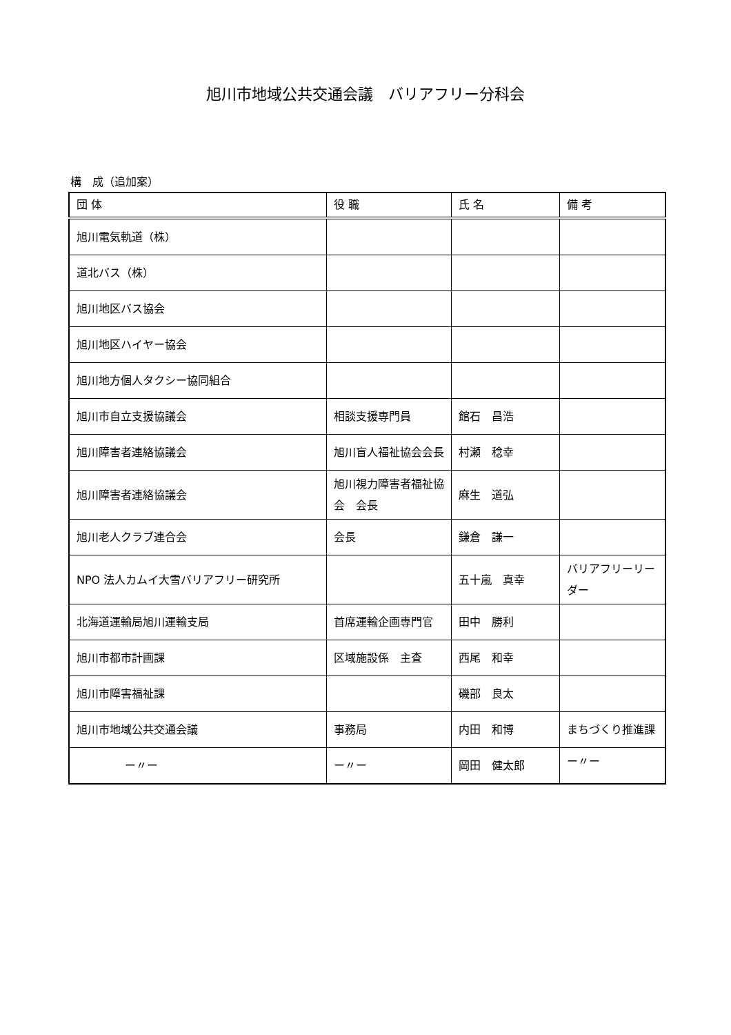旭川市地域公共交通会議　バリアフリー分科会
構　成（追加案）
| 団 体 | 役 職 | 氏 名 | 備 考 |
| --- | --- | --- | --- |
| 旭川電気軌道（株） | | | |
| 道北バス（株） | | | |
| 旭川地区バス協会 | | | |
| 旭川地区ハイヤー協会 | | | |
| 旭川地方個人タクシー協同組合 | | | |
| 旭川市自立支援協議会 | 相談支援専門員 | 館石 昌浩 | |
| 旭川障害者連絡協議会 | 旭川盲人福祉協会会長 | 村瀬 稔幸 | |
| 旭川障害者連絡協議会 | 旭川視力障害者福祉協会 会長 | 麻生 道弘 | |
| 旭川老人クラブ連合会 | 会長 | 鎌倉 謙一 | |
| NPO 法人カムイ大雪バリアフリー研究所 | | 五十嵐 真幸 | バリアフリーリーダー |
| 北海道運輸局旭川運輸支局 | 首席運輸企画専門官 | 田中 勝利 | |
| 旭川市都市計画課 | 区域施設係 主査 | 西尾 和幸 | |
| 旭川市障害福祉課 | | 磯部 良太 | |
| 旭川市地域公共交通会議 | 事務局 | 内田 和博 | まちづくり推進課 |
| ー〃ー | ー〃ー | 岡田 健太郎 | ー〃ー |